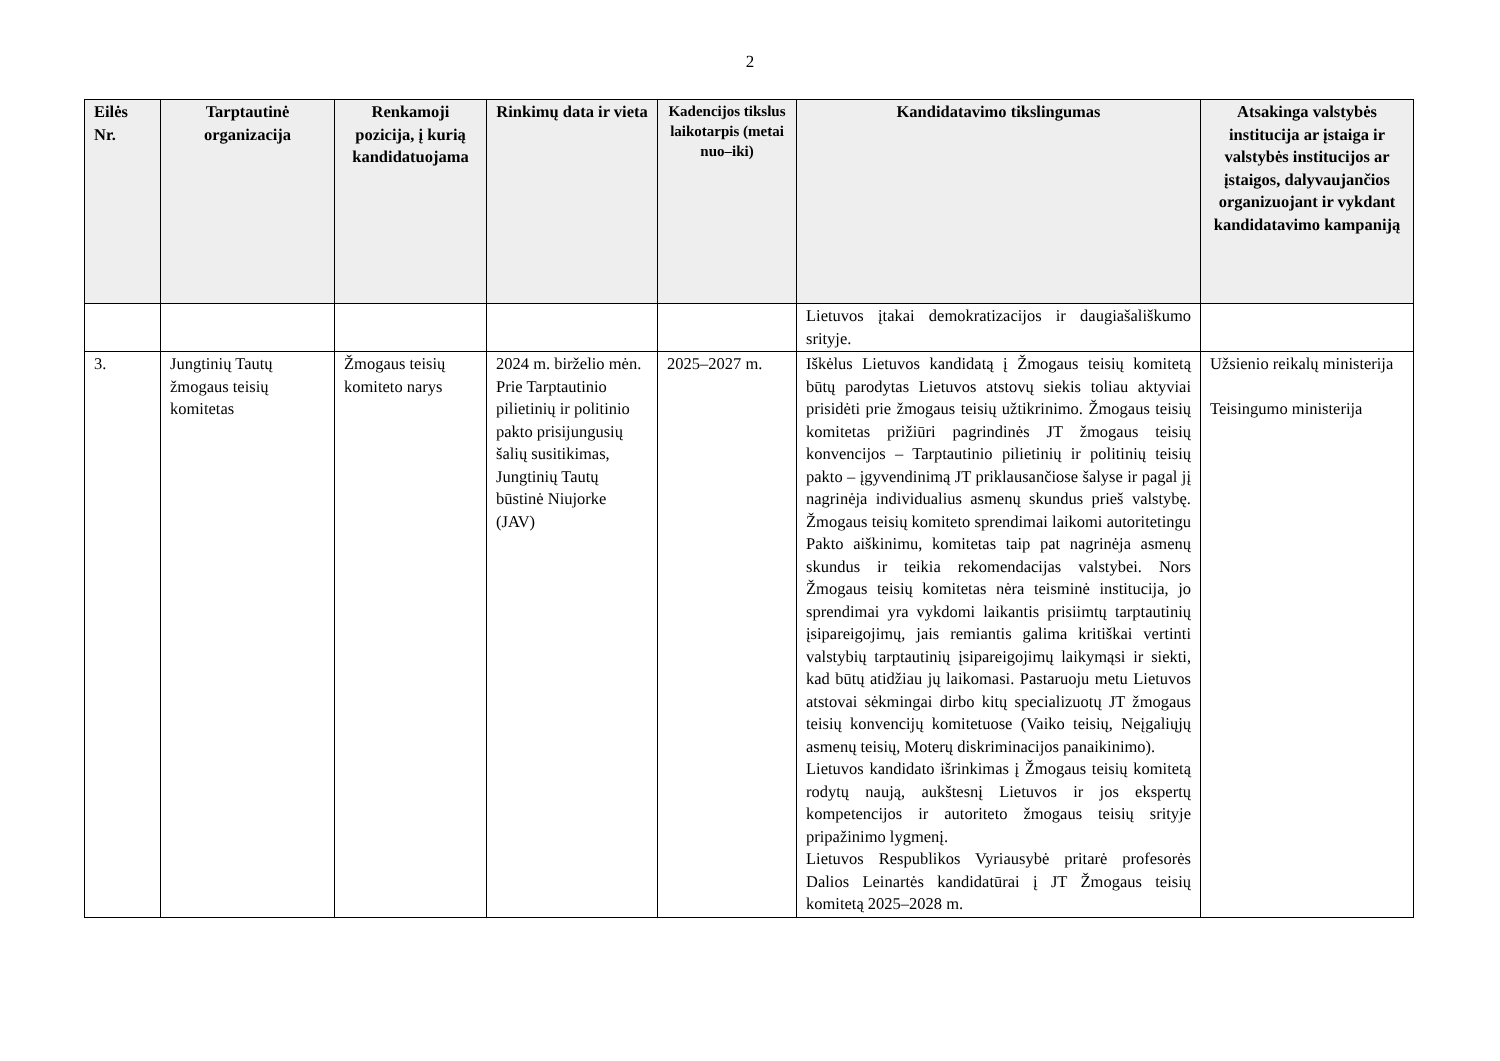2
| Eilės Nr. | Tarptautinė organizacija | Renkamoji pozicija, į kurią kandidatuojama | Rinkimų data ir vieta | Kadencijos tikslus laikotarpis (metai nuo–iki) | Kandidatavimo tikslingumas | Atsakinga valstybės institucija ar įstaiga ir valstybės institucijos ar įstaigos, dalyvaujančios organizuojant ir vykdant kandidatavimo kampaniją |
| --- | --- | --- | --- | --- | --- | --- |
| | | | | | Lietuvos įtakai demokratizacijos ir daugiašališkumo srityje. | |
| 3. | Jungtinių Tautų žmogaus teisių komitetas | Žmogaus teisių komiteto narys | 2024 m. birželio mėn. Prie Tarptautinio pilietinių ir politinio pakto prisijungusių šalių susitikimas, Jungtinių Tautų būstinė Niujorke (JAV) | 2025–2027 m. | Iškėlus Lietuvos kandidatą į Žmogaus teisių komitetą būtų parodytas Lietuvos atstovų siekis toliau aktyviai prisidėti prie žmogaus teisių užtikrinimo. Žmogaus teisių komitetas prižiūri pagrindinės JT žmogaus teisių konvencijos – Tarptautinio pilietinių ir politinių teisių pakto – įgyvendinimą JT priklausančiose šalyse ir pagal jį nagrinėja individualius asmenų skundus prieš valstybę. Žmogaus teisių komiteto sprendimai laikomi autoritetingu Pakto aiškinimu, komitetas taip pat nagrinėja asmenų skundus ir teikia rekomendacijas valstybei. Nors Žmogaus teisių komitetas nėra teisminė institucija, jo sprendimai yra vykdomi laikantis prisiimtų tarptautinių įsipareigojimų, jais remiantis galima kritiškai vertinti valstybių tarptautinių įsipareigojimų laikymąsi ir siekti, kad būtų atidžiau jų laikomasi. Pastaruoju metu Lietuvos atstovai sėkmingai dirbo kitų specializuotų JT žmogaus teisių konvencijų komitetuose (Vaiko teisių, Neįgaliųjų asmenų teisių, Moterų diskriminacijos panaikinimo). Lietuvos kandidato išrinkimas į Žmogaus teisių komitetą rodytų naują, aukštesnį Lietuvos ir jos ekspertų kompetencijos ir autoriteto žmogaus teisių srityje pripažinimo lygmenį. Lietuvos Respublikos Vyriausybė pritarė profesorės Dalios Leinartės kandidatūrai į JT Žmogaus teisių komitetą 2025–2028 m. | Užsienio reikalų ministerija Teisingumo ministerija |